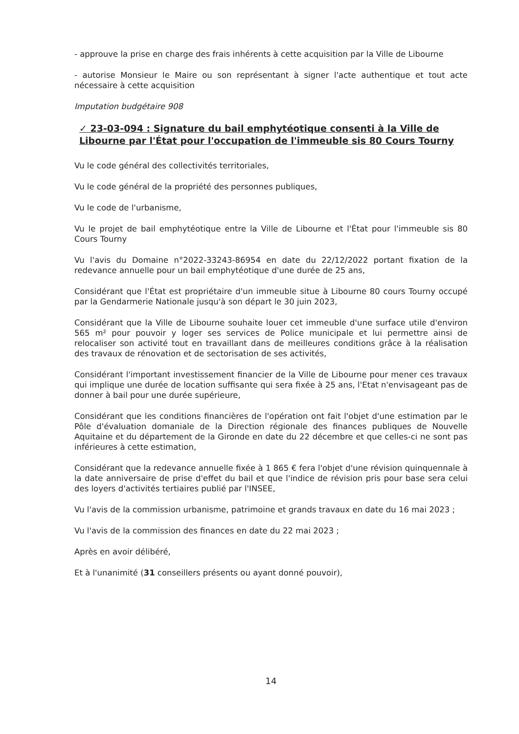- approuve la prise en charge des frais inhérents à cette acquisition par la Ville de Libourne
- autorise Monsieur le Maire ou son représentant à signer l'acte authentique et tout acte nécessaire à cette acquisition
Imputation budgétaire 908
✓ 23-03-094 : Signature du bail emphytéotique consenti à la Ville de Libourne par l'État pour l'occupation de l'immeuble sis 80 Cours Tourny
Vu le code général des collectivités territoriales,
Vu le code général de la propriété des personnes publiques,
Vu le code de l'urbanisme,
Vu le projet de bail emphytéotique entre la Ville de Libourne et l'État pour l'immeuble sis 80 Cours Tourny
Vu l'avis du Domaine n°2022-33243-86954 en date du 22/12/2022 portant fixation de la redevance annuelle pour un bail emphytéotique d'une durée de 25 ans,
Considérant que l'État est propriétaire d'un immeuble situe à Libourne 80 cours Tourny occupé par la Gendarmerie Nationale jusqu'à son départ le 30 juin 2023,
Considérant que la Ville de Libourne souhaite louer cet immeuble d'une surface utile d'environ 565 m² pour pouvoir y loger ses services de Police municipale et lui permettre ainsi de relocaliser son activité tout en travaillant dans de meilleures conditions grâce à la réalisation des travaux de rénovation et de sectorisation de ses activités,
Considérant l'important investissement financier de la Ville de Libourne pour mener ces travaux qui implique une durée de location suffisante qui sera fixée à 25 ans, l'Etat n'envisageant pas de donner à bail pour une durée supérieure,
Considérant que les conditions financières de l'opération ont fait l'objet d'une estimation par le Pôle d'évaluation domaniale de la Direction régionale des finances publiques de Nouvelle Aquitaine et du département de la Gironde en date du 22 décembre et que celles-ci ne sont pas inférieures à cette estimation,
Considérant que la redevance annuelle fixée à 1 865 € fera l'objet d'une révision quinquennale à la date anniversaire de prise d'effet du bail et que l'indice de révision pris pour base sera celui des loyers d'activités tertiaires publié par l'INSEE,
Vu l'avis de la commission urbanisme, patrimoine et grands travaux en date du 16 mai 2023 ;
Vu l'avis de la commission des finances en date du 22 mai 2023 ;
Après en avoir délibéré,
Et à l'unanimité (31 conseillers présents ou ayant donné pouvoir),
14